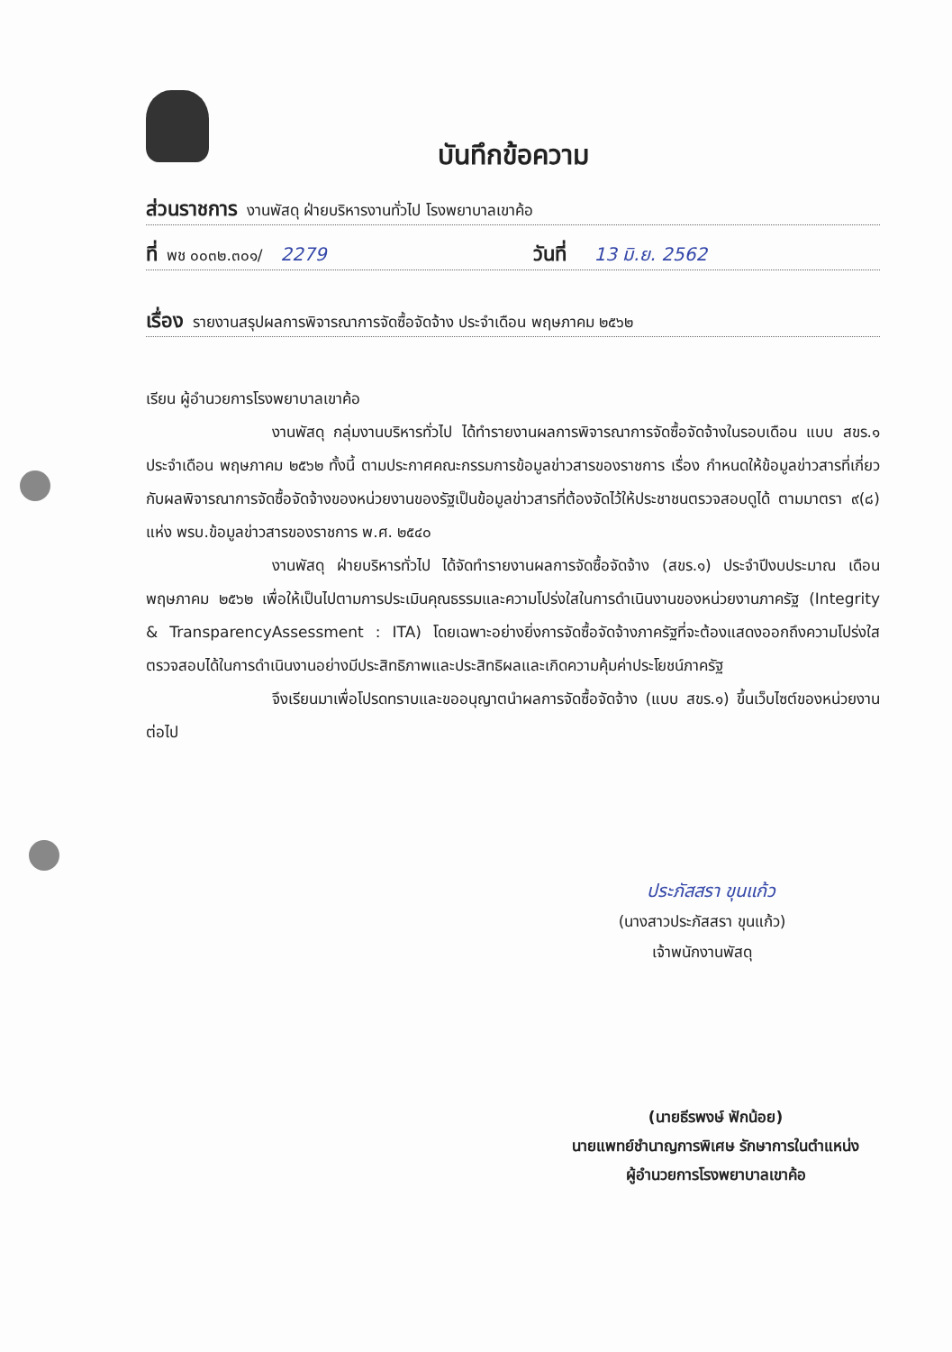บันทึกข้อความ
ส่วนราชการ งานพัสดุ ฝ่ายบริหารงานทั่วไป โรงพยาบาลเขาค้อ
ที่ พช ๐๐๓๒.๓๐๑/ 2279 วันที่ 13 มิ.ย. 2562
เรื่อง รายงานสรุปผลการพิจารณาการจัดซื้อจัดจ้าง ประจำเดือน พฤษภาคม ๒๕๖๒
เรียน ผู้อำนวยการโรงพยาบาลเขาค้อ
งานพัสดุ กลุ่มงานบริหารทั่วไป ได้ทำรายงานผลการพิจารณาการจัดซื้อจัดจ้างในรอบเดือน แบบ สขร.๑ ประจำเดือน พฤษภาคม ๒๕๖๒ ทั้งนี้ ตามประกาศคณะกรรมการข้อมูลข่าวสารของราชการ เรื่อง กำหนดให้ข้อมูลข่าวสารที่เกี่ยวกับผลพิจารณาการจัดซื้อจัดจ้างของหน่วยงานของรัฐเป็นข้อมูลข่าวสารที่ต้องจัดไว้ให้ประชาชนตรวจสอบดูได้ ตามมาตรา ๙(๘) แห่ง พรบ.ข้อมูลข่าวสารของราชการ พ.ศ. ๒๕๔๐
งานพัสดุ ฝ่ายบริหารทั่วไป ได้จัดทำรายงานผลการจัดซื้อจัดจ้าง (สขร.๑) ประจำปีงบประมาณ เดือนพฤษภาคม ๒๕๖๒ เพื่อให้เป็นไปตามการประเมินคุณธรรมและความโปร่งใสในการดำเนินงานของหน่วยงานภาครัฐ (Integrity & TransparencyAssessment : ITA) โดยเฉพาะอย่างยิ่งการจัดซื้อจัดจ้างภาครัฐที่จะต้องแสดงออกถึงความโปร่งใส ตรวจสอบได้ในการดำเนินงานอย่างมีประสิทธิภาพและประสิทธิผลและเกิดความคุ้มค่าประโยชน์ภาครัฐ
จึงเรียนมาเพื่อโปรดทราบและขออนุญาตนำผลการจัดซื้อจัดจ้าง (แบบ สขร.๑) ขึ้นเว็บไซต์ของหน่วยงาน ต่อไป
ประภัสสรา ขุนแก้ว
(นางสาวประภัสสรา ขุนแก้ว)
เจ้าพนักงานพัสดุ
(นายธีรพงษ์ ฟักน้อย)
นายแพทย์ชำนาญการพิเศษ รักษาการในตำแหน่ง
ผู้อำนวยการโรงพยาบาลเขาค้อ